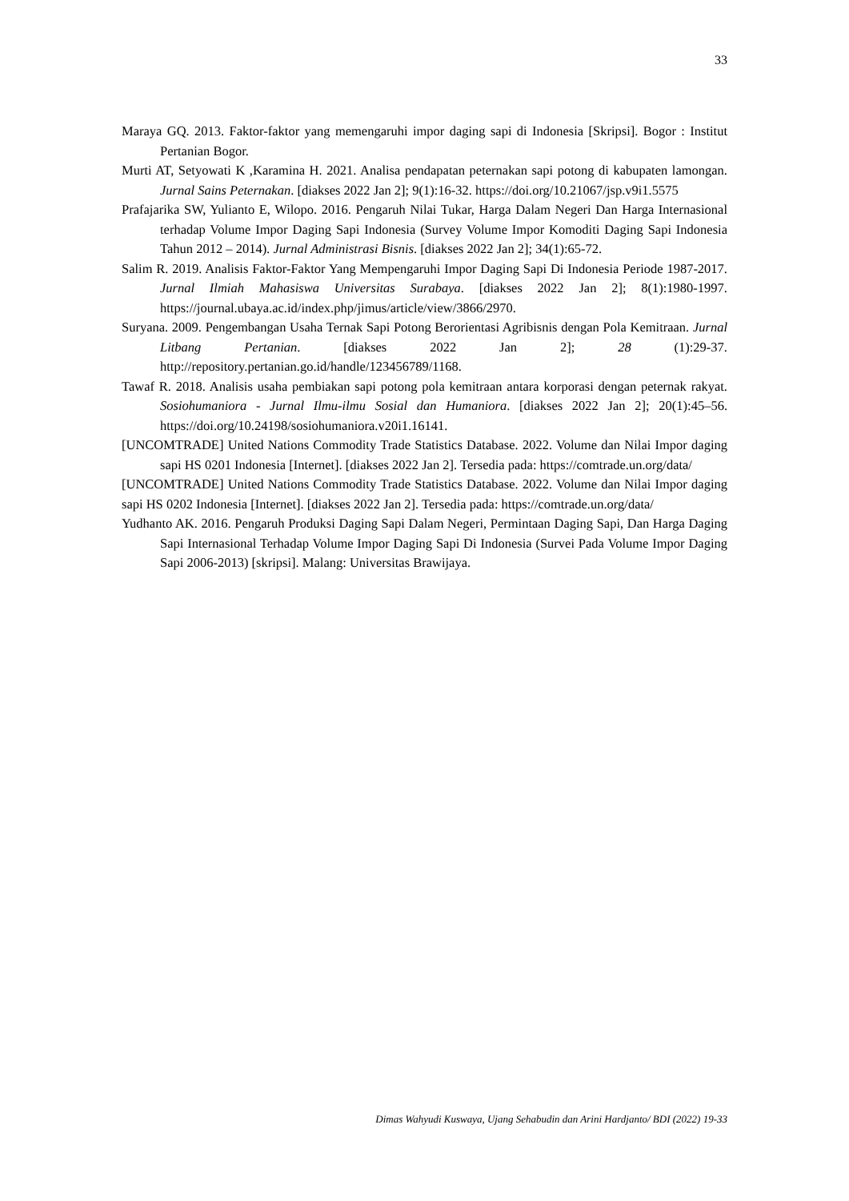33
Maraya GQ. 2013. Faktor-faktor yang memengaruhi impor daging sapi di Indonesia [Skripsi]. Bogor : Institut Pertanian Bogor.
Murti AT, Setyowati K ,Karamina H. 2021. Analisa pendapatan peternakan sapi potong di kabupaten lamongan. Jurnal Sains Peternakan. [diakses 2022 Jan 2]; 9(1):16-32. https://doi.org/10.21067/jsp.v9i1.5575
Prafajarika SW, Yulianto E, Wilopo. 2016. Pengaruh Nilai Tukar, Harga Dalam Negeri Dan Harga Internasional terhadap Volume Impor Daging Sapi Indonesia (Survey Volume Impor Komoditi Daging Sapi Indonesia Tahun 2012 – 2014). Jurnal Administrasi Bisnis. [diakses 2022 Jan 2]; 34(1):65-72.
Salim R. 2019. Analisis Faktor-Faktor Yang Mempengaruhi Impor Daging Sapi Di Indonesia Periode 1987-2017. Jurnal Ilmiah Mahasiswa Universitas Surabaya. [diakses 2022 Jan 2]; 8(1):1980-1997. https://journal.ubaya.ac.id/index.php/jimus/article/view/3866/2970.
Suryana. 2009. Pengembangan Usaha Ternak Sapi Potong Berorientasi Agribisnis dengan Pola Kemitraan. Jurnal Litbang Pertanian. [diakses 2022 Jan 2]; 28 (1):29-37. http://repository.pertanian.go.id/handle/123456789/1168.
Tawaf R. 2018. Analisis usaha pembiakan sapi potong pola kemitraan antara korporasi dengan peternak rakyat. Sosiohumaniora - Jurnal Ilmu-ilmu Sosial dan Humaniora. [diakses 2022 Jan 2]; 20(1):45–56. https://doi.org/10.24198/sosiohumaniora.v20i1.16141.
[UNCOMTRADE] United Nations Commodity Trade Statistics Database. 2022. Volume dan Nilai Impor daging sapi HS 0201 Indonesia [Internet]. [diakses 2022 Jan 2]. Tersedia pada: https://comtrade.un.org/data/
[UNCOMTRADE] United Nations Commodity Trade Statistics Database. 2022. Volume dan Nilai Impor daging sapi HS 0202 Indonesia [Internet]. [diakses 2022 Jan 2]. Tersedia pada: https://comtrade.un.org/data/
Yudhanto AK. 2016. Pengaruh Produksi Daging Sapi Dalam Negeri, Permintaan Daging Sapi, Dan Harga Daging Sapi Internasional Terhadap Volume Impor Daging Sapi Di Indonesia (Survei Pada Volume Impor Daging Sapi 2006-2013) [skripsi]. Malang: Universitas Brawijaya.
Dimas Wahyudi Kuswaya, Ujang Sehabudin dan Arini Hardjanto/ BDI (2022) 19-33